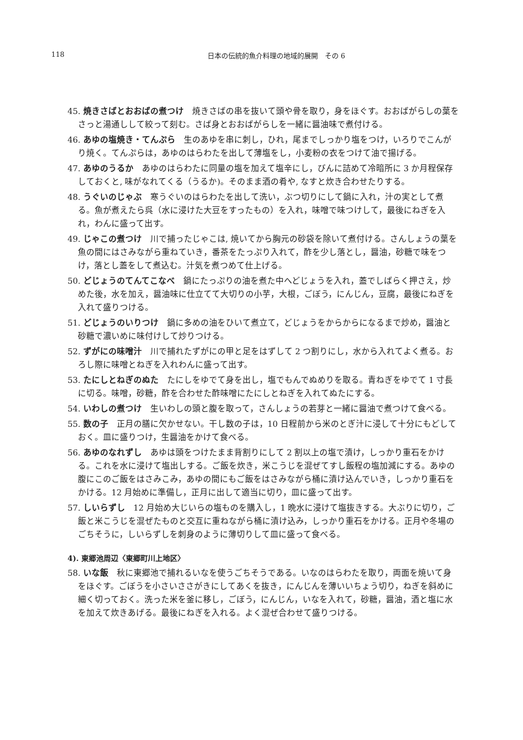118
日本の伝統的魚介料理の地域的展開　その 6
45. 焼きさばとおおばの煮つけ　焼きさばの串を抜いて頭や骨を取り，身をほぐす。おおばがらしの葉をさっと湯通しして絞って刻む。さば身とおおばがらしを一緒に醤油味で煮付ける。
46. あゆの塩焼き・てんぷら　生のあゆを串に刺し，ひれ，尾までしっかり塩をつけ，いろりでこんがり焼く。てんぷらは，あゆのはらわたを出して薄塩をし，小麦粉の衣をつけて油で揚げる。
47. あゆのうるか　あゆのはらわたに同量の塩を加えて塩辛にし，びんに詰めて冷暗所に 3 か月程保存しておくと, 味がなれてくる（うるか)。そのまま酒の肴や, なすと炊き合わせたりする。
48. うぐいのじゃぶ　寒うぐいのはらわたを出して洗い，ぶつ切りにして鍋に入れ，汁の実として煮る。魚が煮えたら呉（水に浸けた大豆をすったもの）を入れ，味噌で味つけして，最後にねぎを入れ，わんに盛って出す。
49. じゃこの煮つけ　川で捕ったじゃこは, 焼いてから胸元の砂袋を除いて煮付ける。さんしょうの葉を魚の間にはさみながら重ねていき，番茶をたっぷり入れて，酢を少し落とし，醤油，砂糖で味をつけ，落とし蓋をして煮込む。汁気を煮つめて仕上げる。
50. どじょうのてんてこなべ　鍋にたっぷりの油を煮た中へどじょうを入れ，蓋でしばらく押さえ，炒めた後，水を加え，醤油味に仕立てて大切りの小芋，大根，ごぼう，にんじん，豆腐，最後にねぎを入れて盛りつける。
51. どじょうのいりつけ　鍋に多めの油をひいて煮立て，どじょうをからからになるまで炒め，醤油と砂糖で濃いめに味付けして炒りつける。
52. ずがにの味噌汁　川で捕れたずがにの甲と足をはずして 2 つ割りにし，水から入れてよく煮る。おろし際に味噌とねぎを入れわんに盛って出す。
53. たにしとねぎのぬた　たにしをゆでて身を出し，塩でもんでぬめりを取る。青ねぎをゆでて 1 寸長に切る。味噌，砂糖，酢を合わせた酢味噌にたにしとねぎを入れてぬたにする。
54. いわしの煮つけ　生いわしの頭と腹を取って，さんしょうの若芽と一緒に醤油で煮つけて食べる。
55. 数の子　正月の膳に欠かせない。干し数の子は，10 日程前から米のとぎ汁に浸して十分にもどしておく。皿に盛りつけ，生醤油をかけて食べる。
56. あゆのなれずし　あゆは頭をつけたまま背割りにして 2 割以上の塩で漬け，しっかり重石をかける。これを水に浸けて塩出しする。ご飯を炊き，米こうじを混ぜてすし飯程の塩加減にする。あゆの腹にこのご飯をはさみこみ，あゆの間にもご飯をはさみながら桶に漬け込んでいき，しっかり重石をかける。12 月始めに準備し，正月に出して適当に切り，皿に盛って出す。
57. しいらずし　12 月始め大じいらの塩ものを購入し，1 晩水に浸けて塩抜きする。大ぶりに切り，ご飯と米こうじを混ぜたものと交互に重ねながら桶に漬け込み，しっかり重石をかける。正月や冬場のごちそうに，しいらずしを刺身のように薄切りして皿に盛って食べる。
4). 東郷池周辺〈東郷町川上地区〉
58. いな飯　秋に東郷池で捕れるいなを使うごちそうである。いなのはらわたを取り，両面を焼いて身をほぐす。ごぼうを小さいささがきにしてあくを抜き，にんじんを薄いいちょう切り，ねぎを斜めに細く切っておく。洗った米を釜に移し，ごぼう，にんじん，いなを入れて，砂糖，醤油，酒と塩に水を加えて炊きあげる。最後にねぎを入れる。よく混ぜ合わせて盛りつける。